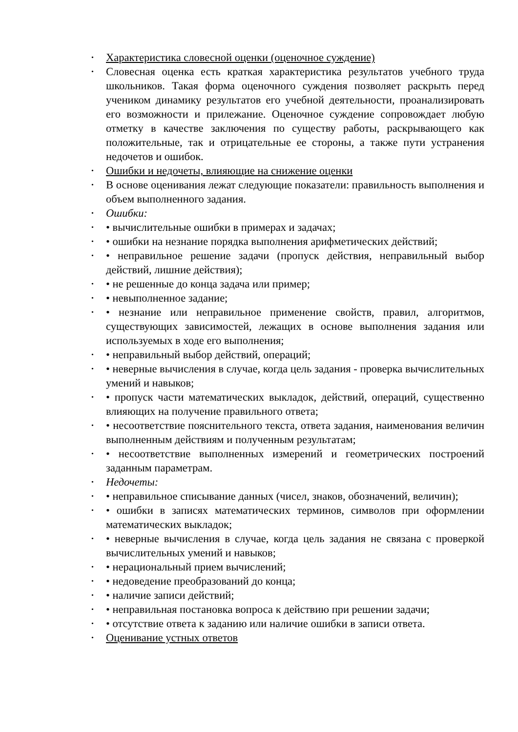• Характеристика словесной оценки (оценочное суждение)
• Словесная оценка есть краткая характеристика результатов учебного труда школьников. Такая форма оценочного суждения позволяет раскрыть перед учеником динамику результатов его учебной деятельности, проанализировать его возможности и прилежание. Оценочное суждение сопровождает любую отметку в качестве заключения по существу работы, раскрывающего как положительные, так и отрицательные ее стороны, а также пути устранения недочетов и ошибок.
• Ошибки и недочеты, влияющие на снижение оценки
• В основе оценивания лежат следующие показатели: правильность выполнения и объем выполненного задания.
• Ошибки:
• • вычислительные ошибки в примерах и задачах;
• • ошибки на незнание порядка выполнения арифметических действий;
• • неправильное решение задачи (пропуск действия, неправильный выбор действий, лишние действия);
• • не решенные до конца задача или пример;
• • невыполненное задание;
• • незнание или неправильное применение свойств, правил, алгоритмов, существующих зависимостей, лежащих в основе выполнения задания или используемых в ходе его выполнения;
• • неправильный выбор действий, операций;
• • неверные вычисления в случае, когда цель задания - проверка вычислительных умений и навыков;
• • пропуск части математических выкладок, действий, операций, существенно влияющих на получение правильного ответа;
• • несоответствие пояснительного текста, ответа задания, наименования величин выполненным действиям и полученным результатам;
• • несоответствие выполненных измерений и геометрических построений заданным параметрам.
• Недочеты:
• • неправильное списывание данных (чисел, знаков, обозначений, величин);
• • ошибки в записях математических терминов, символов при оформлении математических выкладок;
• • неверные вычисления в случае, когда цель задания не связана с проверкой вычислительных умений и навыков;
• • нерациональный прием вычислений;
• • недоведение преобразований до конца;
• • наличие записи действий;
• • неправильная постановка вопроса к действию при решении задачи;
• • отсутствие ответа к заданию или наличие ошибки в записи ответа.
• Оценивание устных ответов